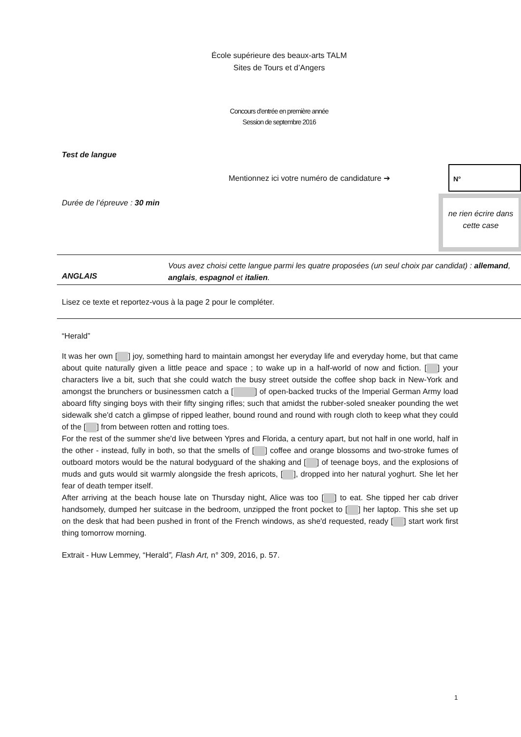École supérieure des beaux-arts TALM
Sites de Tours et d’Angers
Concours d’entrée en première année
Session de septembre 2016
Test de langue
Mentionnez ici votre numéro de candidature ➔
N°
Durée de l’épreuve : 30 min
ne rien écrire dans cette case
ANGLAIS
Vous avez choisi cette langue parmi les quatre proposées (un seul choix par candidat) : allemand, anglais, espagnol et italien.
Lisez ce texte et reportez-vous à la page 2 pour le compléter.
“Herald”
It was her own [ ] joy, something hard to maintain amongst her everyday life and everyday home, but that came about quite naturally given a little peace and space ; to wake up in a half-world of now and fiction. [ ] your characters live a bit, such that she could watch the busy street outside the coffee shop back in New-York and amongst the brunchers or businessmen catch a [ ] of open-backed trucks of the Imperial German Army load aboard fifty singing boys with their fifty singing rifles; such that amidst the rubber-soled sneaker pounding the wet sidewalk she'd catch a glimpse of ripped leather, bound round and round with rough cloth to keep what they could of the [ ] from between rotten and rotting toes.
For the rest of the summer she'd live between Ypres and Florida, a century apart, but not half in one world, half in the other - instead, fully in both, so that the smells of [ ] coffee and orange blossoms and two-stroke fumes of outboard motors would be the natural bodyguard of the shaking and [ ] of teenage boys, and the explosions of muds and guts would sit warmly alongside the fresh apricots, [ ], dropped into her natural yoghurt. She let her fear of death temper itself.
After arriving at the beach house late on Thursday night, Alice was too [ ] to eat. She tipped her cab driver handsomely, dumped her suitcase in the bedroom, unzipped the front pocket to [ ] her laptop. This she set up on the desk that had been pushed in front of the French windows, as she'd requested, ready [ ] start work first thing tomorrow morning.
Extrait - Huw Lemmey, “Herald”, Flash Art, n° 309, 2016, p. 57.
1